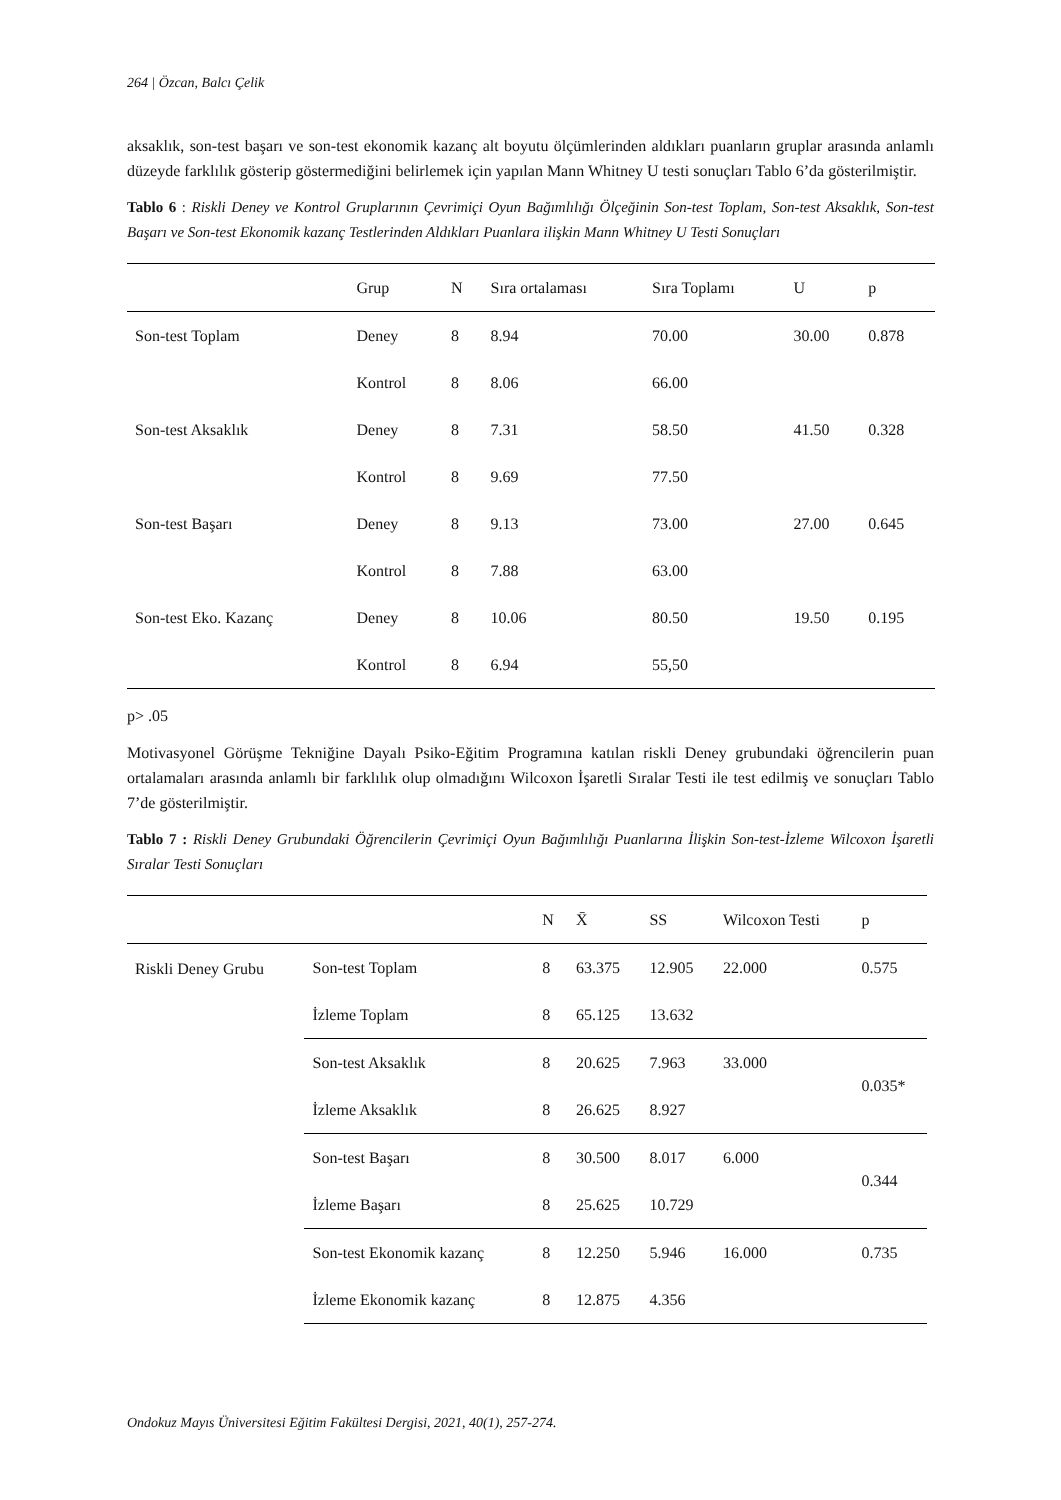264 | Özcan, Balcı Çelik
aksaklık, son-test başarı ve son-test ekonomik kazanç alt boyutu ölçümlerinden aldıkları puanların gruplar arasında anlamlı düzeyde farklılık gösterip göstermediğini belirlemek için yapılan Mann Whitney U testi sonuçları Tablo 6’da gösterilmiştir.
Tablo 6 : Riskli Deney ve Kontrol Gruplarının Çevrimiçi Oyun Bağımlılığı Ölçeğinin Son-test Toplam, Son-test Aksaklık, Son-test Başarı ve Son-test Ekonomik kazanç Testlerinden Aldıkları Puanlara ilişkin Mann Whitney U Testi Sonuçları
| | Grup | N | Sıra ortalaması | Sıra Toplamı | U | p |
| --- | --- | --- | --- | --- | --- | --- |
| Son-test Toplam | Deney | 8 | 8.94 | 70.00 | 30.00 | 0.878 |
| | Kontrol | 8 | 8.06 | 66.00 | | |
| Son-test Aksaklık | Deney | 8 | 7.31 | 58.50 | 41.50 | 0.328 |
| | Kontrol | 8 | 9.69 | 77.50 | | |
| Son-test Başarı | Deney | 8 | 9.13 | 73.00 | 27.00 | 0.645 |
| | Kontrol | 8 | 7.88 | 63.00 | | |
| Son-test Eko. Kazanç | Deney | 8 | 10.06 | 80.50 | 19.50 | 0.195 |
| | Kontrol | 8 | 6.94 | 55,50 | | |
p> .05
Motivasyonel Görüşme Tekniğine Dayalı Psiko-Eğitim Programına katılan riskli Deney grubundaki öğrencilerin puan ortalamaları arasında anlamlı bir farklılık olup olmadığını Wilcoxon İşaretli Sıralar Testi ile test edilmiş ve sonuçları Tablo 7’de gösterilmiştir.
Tablo 7 : Riskli Deney Grubundaki Öğrencilerin Çevrimiçi Oyun Bağımlılığı Puanlarına İlişkin Son-test-İzleme Wilcoxon İşaretli Sıralar Testi Sonuçları
| | | N | X̄ | SS | Wilcoxon Testi | p |
| --- | --- | --- | --- | --- | --- | --- |
| Riskli Deney Grubu | Son-test Toplam | 8 | 63.375 | 12.905 | 22.000 | 0.575 |
| | İzleme Toplam | 8 | 65.125 | 13.632 | | |
| | Son-test Aksaklık | 8 | 20.625 | 7.963 | 33.000 | 0.035* |
| | İzleme Aksaklık | 8 | 26.625 | 8.927 | | |
| | Son-test Başarı | 8 | 30.500 | 8.017 | 6.000 | 0.344 |
| | İzleme Başarı | 8 | 25.625 | 10.729 | | |
| | Son-test Ekonomik kazanç | 8 | 12.250 | 5.946 | 16.000 | 0.735 |
| | İzleme Ekonomik kazanç | 8 | 12.875 | 4.356 | | |
Ondokuz Mayıs Üniversitesi Eğitim Fakültesi Dergisi, 2021, 40(1), 257-274.